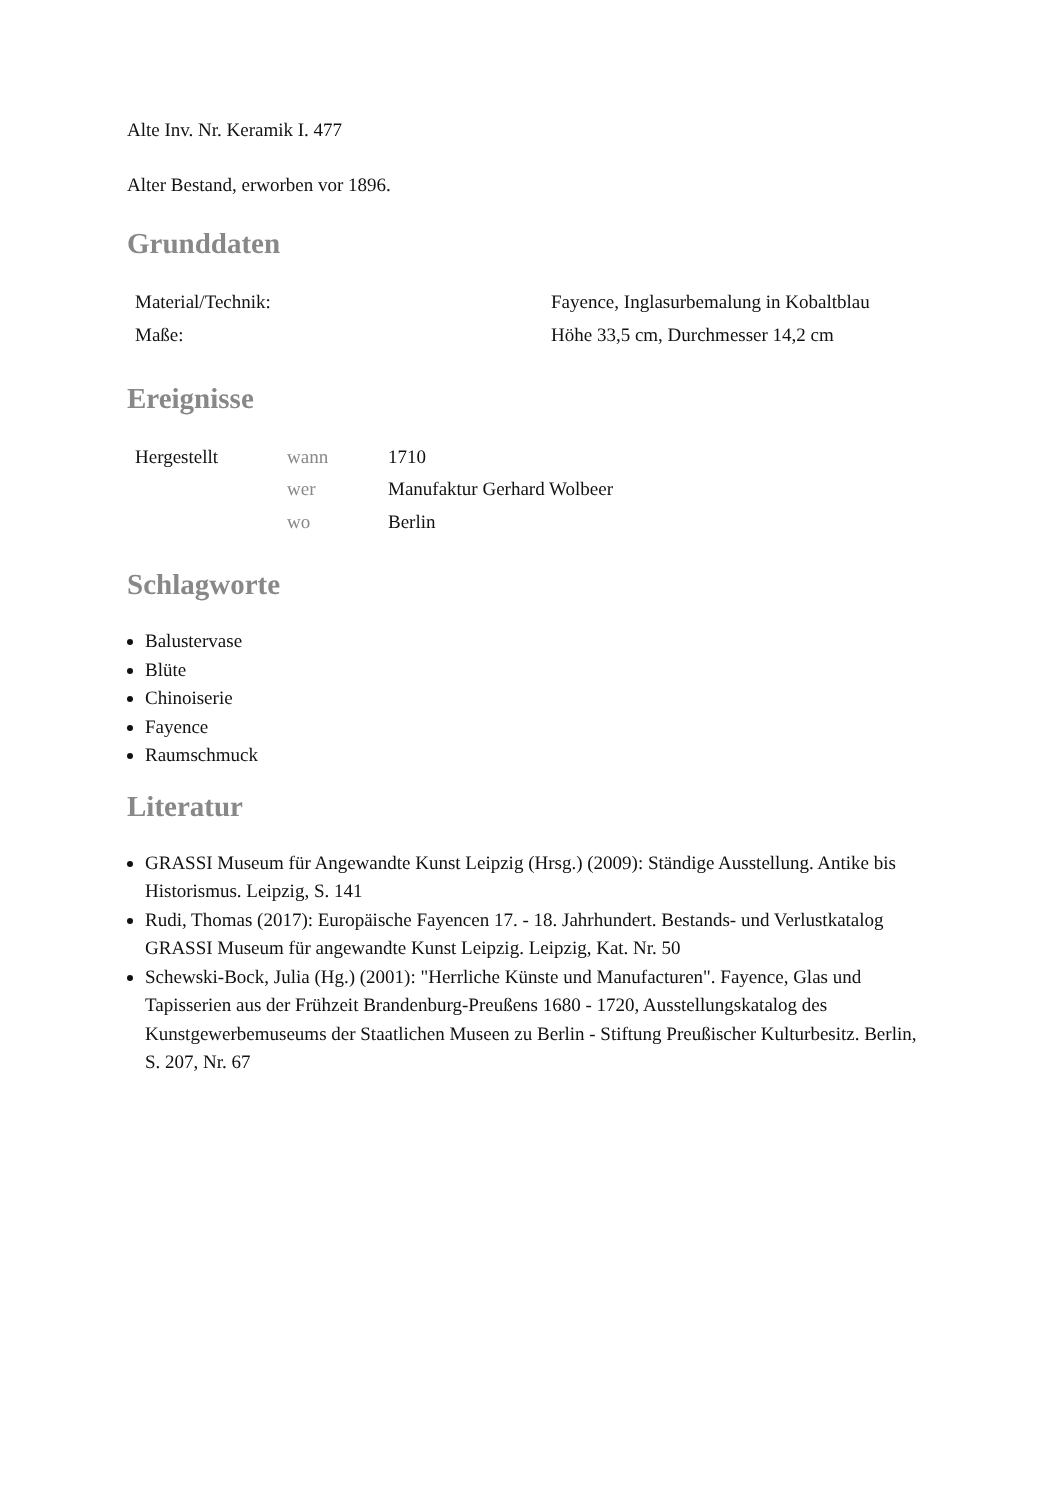Alte Inv. Nr. Keramik I. 477
Alter Bestand, erworben vor 1896.
Grunddaten
| Material/Technik: | Fayence, Inglasurbemalung in Kobaltblau |
| Maße: | Höhe 33,5 cm, Durchmesser 14,2 cm |
Ereignisse
| Hergestellt | wann | 1710 |
| | wer | Manufaktur Gerhard Wolbeer |
| | wo | Berlin |
Schlagworte
Balustervase
Blüte
Chinoiserie
Fayence
Raumschmuck
Literatur
GRASSI Museum für Angewandte Kunst Leipzig (Hrsg.) (2009): Ständige Ausstellung. Antike bis Historismus. Leipzig, S. 141
Rudi, Thomas (2017): Europäische Fayencen 17. - 18. Jahrhundert. Bestands- und Verlustkatalog GRASSI Museum für angewandte Kunst Leipzig. Leipzig, Kat. Nr. 50
Schewski-Bock, Julia (Hg.) (2001): "Herrliche Künste und Manufacturen". Fayence, Glas und Tapisserien aus der Frühzeit Brandenburg-Preußens 1680 - 1720, Ausstellungskatalog des Kunstgewerbemuseums der Staatlichen Museen zu Berlin - Stiftung Preußischer Kulturbesitz. Berlin, S. 207, Nr. 67